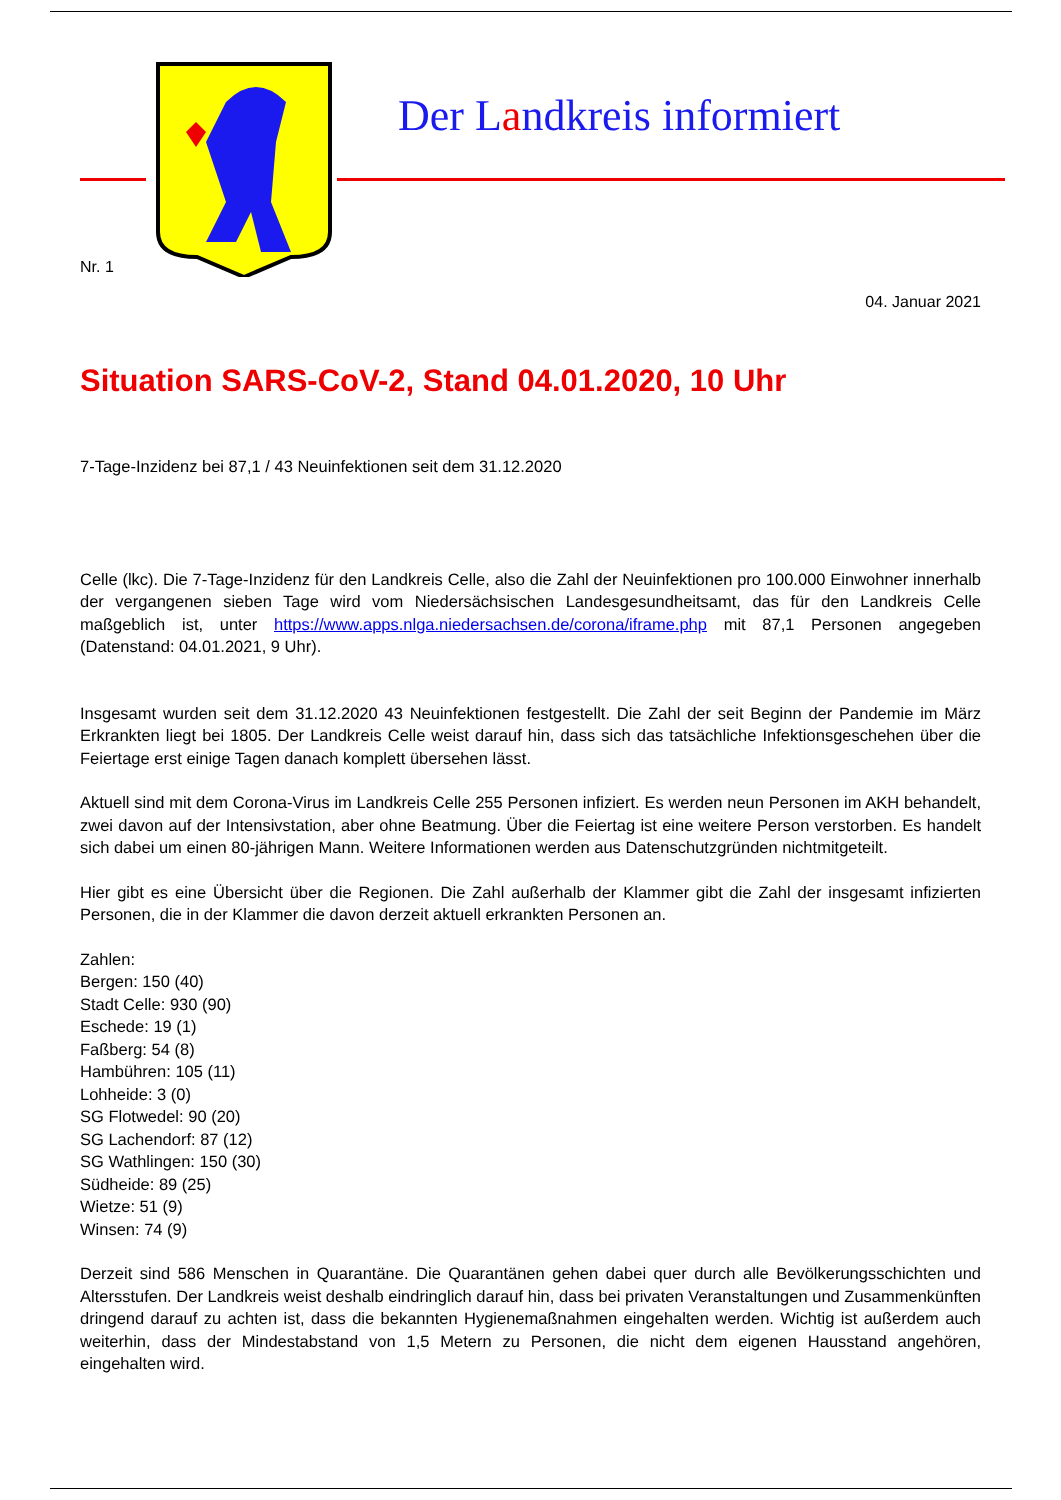Der Landkreis informiert
Nr. 1
04. Januar 2021
Situation SARS-CoV-2, Stand 04.01.2020, 10 Uhr
7-Tage-Inzidenz bei 87,1 / 43 Neuinfektionen seit dem 31.12.2020
Celle (lkc). Die 7-Tage-Inzidenz für den Landkreis Celle, also die Zahl der Neuinfektionen pro 100.000 Einwohner innerhalb der vergangenen sieben Tage wird vom Niedersächsischen Landesgesundheitsamt, das für den Landkreis Celle maßgeblich ist, unter https://www.apps.nlga.niedersachsen.de/corona/iframe.php mit 87,1 Personen angegeben (Datenstand: 04.01.2021, 9 Uhr).
Insgesamt wurden seit dem 31.12.2020 43 Neuinfektionen festgestellt. Die Zahl der seit Beginn der Pandemie im März Erkrankten liegt bei 1805. Der Landkreis Celle weist darauf hin, dass sich das tatsächliche Infektionsgeschehen über die Feiertage erst einige Tagen danach komplett übersehen lässt.
Aktuell sind mit dem Corona-Virus im Landkreis Celle 255 Personen infiziert. Es werden neun Personen im AKH behandelt, zwei davon auf der Intensivstation, aber ohne Beatmung. Über die Feiertag ist eine weitere Person verstorben. Es handelt sich dabei um einen 80-jährigen Mann. Weitere Informationen werden aus Datenschutzgründen nichtmitgeteilt.
Hier gibt es eine Übersicht über die Regionen. Die Zahl außerhalb der Klammer gibt die Zahl der insgesamt infizierten Personen, die in der Klammer die davon derzeit aktuell erkrankten Personen an.
Zahlen:
Bergen: 150 (40)
Stadt Celle: 930 (90)
Eschede: 19 (1)
Faßberg: 54 (8)
Hambühren: 105 (11)
Lohheide: 3 (0)
SG Flotwedel: 90 (20)
SG Lachendorf: 87 (12)
SG Wathlingen: 150 (30)
Südheide: 89 (25)
Wietze: 51 (9)
Winsen: 74 (9)
Derzeit sind 586 Menschen in Quarantäne. Die Quarantänen gehen dabei quer durch alle Bevölkerungsschichten und Altersstufen. Der Landkreis weist deshalb eindringlich darauf hin, dass bei privaten Veranstaltungen und Zusammenkünften dringend darauf zu achten ist, dass die bekannten Hygienemaßnahmen eingehalten werden. Wichtig ist außerdem auch weiterhin, dass der Mindestabstand von 1,5 Metern zu Personen, die nicht dem eigenen Hausstand angehören, eingehalten wird.